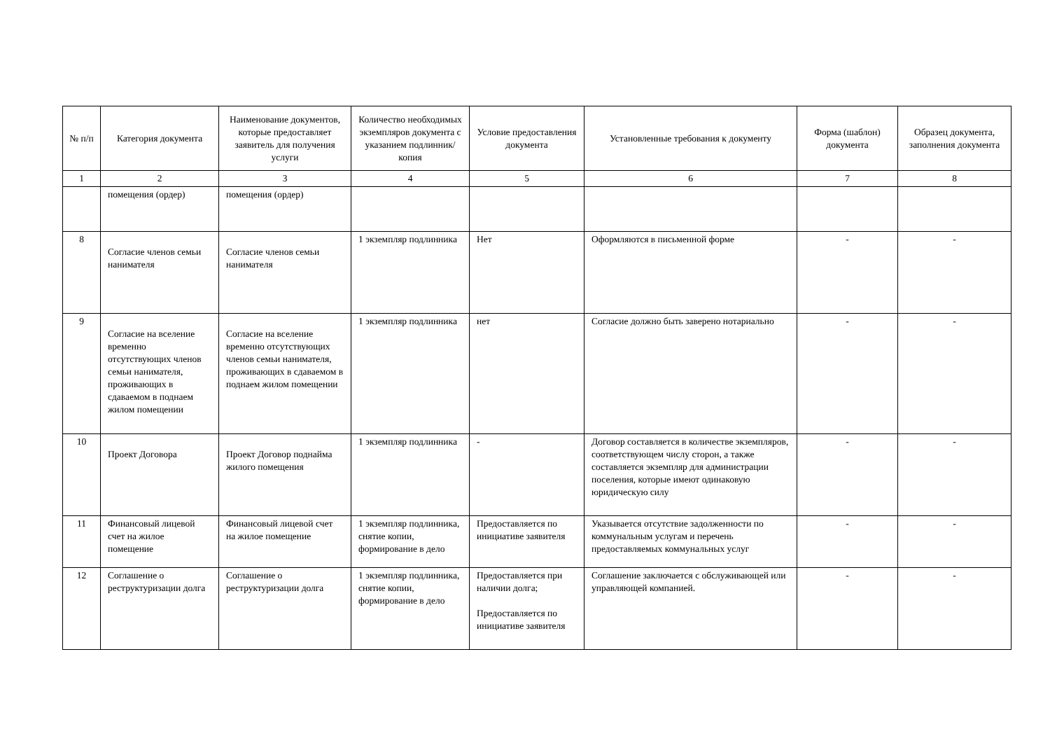| № п/п | Категория документа | Наименование документов, которые предоставляет заявитель для получения услуги | Количество необходимых экземпляров документа с указанием подлинник/копия | Условие предоставления документа | Установленные требования к документу | Форма (шаблон) документа | Образец документа, заполнения документа |
| --- | --- | --- | --- | --- | --- | --- | --- |
| 1 | 2 | 3 | 4 | 5 | 6 | 7 | 8 |
| | помещения (ордер) | помещения (ордер) | | | | | |
| 8 | Согласие членов семьи нанимателя | Согласие членов семьи нанимателя | 1 экземпляр подлинника | Нет | Оформляются в письменной форме | - | - |
| 9 | Согласие на вселение временно отсутствующих членов семьи нанимателя, проживающих в сдаваемом в поднаем жилом помещении | Согласие на вселение временно отсутствующих членов семьи нанимателя, проживающих в сдаваемом в поднаем жилом помещении | 1 экземпляр подлинника | нет | Согласие должно быть заверено нотариально | - | - |
| 10 | Проект Договора | Проект Договор поднайма жилого помещения | 1 экземпляр подлинника | - | Договор составляется в количестве экземпляров, соответствующем числу сторон, а также составляется экземпляр для администрации поселения, которые имеют одинаковую юридическую силу | - | - |
| 11 | Финансовый лицевой счет на жилое помещение | Финансовый лицевой счет на жилое помещение | 1 экземпляр подлинника, снятие копии, формирование в дело | Предоставляется по инициативе заявителя | Указывается отсутствие задолженности по коммунальным услугам и перечень предоставляемых коммунальных услуг | - | - |
| 12 | Соглашение о реструктуризации долга | Соглашение о реструктуризации долга | 1 экземпляр подлинника, снятие копии, формирование в дело | Предоставляется при наличии долга; Предоставляется по инициативе заявителя | Соглашение заключается с обслуживающей или управляющей компанией. | - | - |